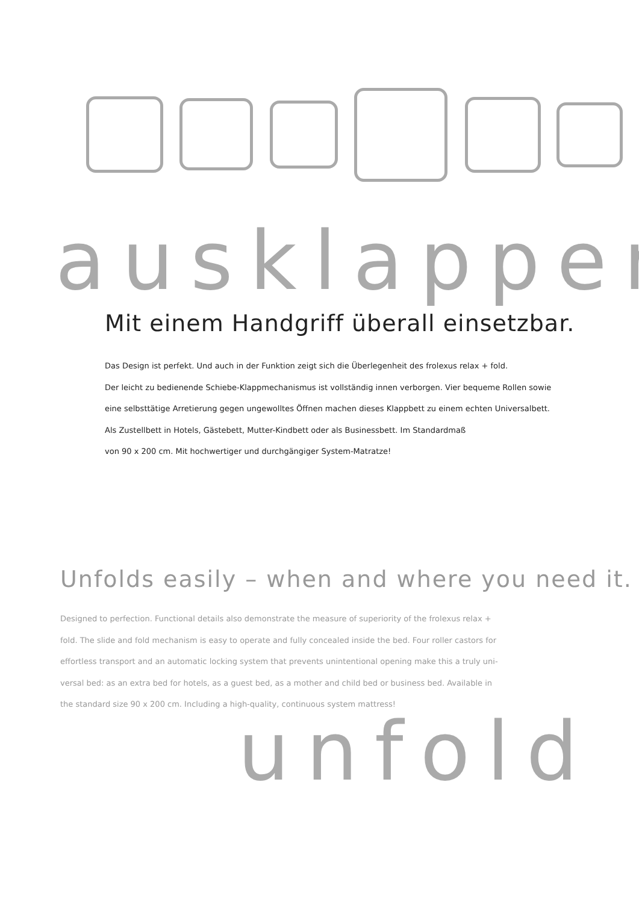ausklappen
Mit einem Handgriff überall einsetzbar.
Das Design ist perfekt. Und auch in der Funktion zeigt sich die Überlegenheit des frolexus relax + fold.
Der leicht zu bedienende Schiebe-Klappmechanismus ist vollständig innen verborgen. Vier bequeme Rollen sowie
eine selbsttätige Arretierung gegen ungewolltes Öffnen machen dieses Klappbett zu einem echten Universalbett.
Als Zustellbett in Hotels, Gästebett, Mutter-Kindbett oder als Businessbett. Im Standardmaß
von 90 x 200 cm. Mit hochwertiger und durchgängiger System-Matratze!
Unfolds easily – when and where you need it.
Designed to perfection. Functional details also demonstrate the measure of superiority of the frolexus relax +
fold. The slide and fold mechanism is easy to operate and fully concealed inside the bed. Four roller castors for
effortless transport and an automatic locking system that prevents unintentional opening make this a truly uni-
versal bed: as an extra bed for hotels, as a guest bed, as a mother and child bed or business bed. Available in
the standard size 90 x 200 cm. Including a high-quality, continuous system mattress!
unfold